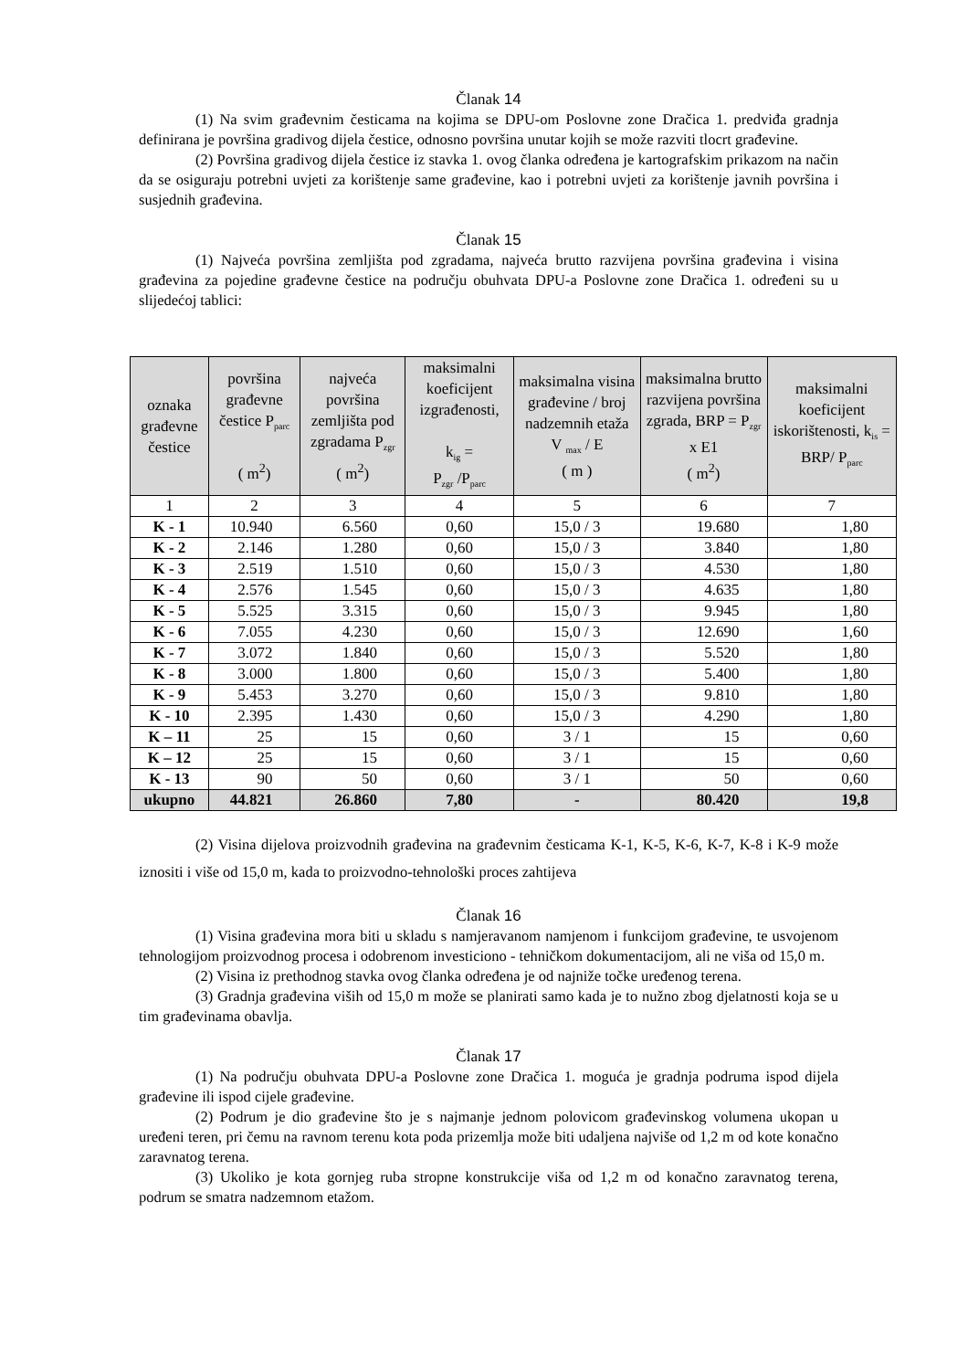Članak 14
(1) Na svim građevnim česticama na kojima se DPU-om Poslovne zone Dračica 1. predviđa gradnja definirana je površina gradivog dijela čestice, odnosno površina unutar kojih se može razviti tlocrt građevine.
(2) Površina gradivog dijela čestice iz stavka 1. ovog članka određena je kartografskim prikazom na način da se osiguraju potrebni uvjeti za korištenje same građevine, kao i potrebni uvjeti za korištenje javnih površina i susjednih građevina.
Članak 15
(1) Najveća površina zemljišta pod zgradama, najveća brutto razvijena površina građevina i visina građevina za pojedine građevne čestice na području obuhvata DPU-a Poslovne zone Dračica 1. određeni su u slijedećoj tablici:
| oznaka građevne čestice | površina građevne čestice P<sub>parc</sub> ( m<sup>2</sup>) | najveća površina zemljišta pod zgradama P<sub>zgr</sub> ( m<sup>2</sup>) | maksimalni koeficijent izgrađenosti, k<sub>ig</sub> = P<sub>zgr</sub> /P<sub>parc</sub> | maksimalna visina građevine / broj nadzemnih etaža V <sub>max</sub> / E ( m ) | maksimalna brutto razvijena površina zgrada, BRP = P<sub>zgr</sub> x E1 ( m<sup>2</sup>) | maksimalni koeficijent iskorištenosti, k<sub>is</sub> = BRP/ P<sub>parc</sub> |
| --- | --- | --- | --- | --- | --- | --- |
| 1 | 2 | 3 | 4 | 5 | 6 | 7 |
| K - 1 | 10.940 | 6.560 | 0,60 | 15,0 / 3 | 19.680 | 1,80 |
| K - 2 | 2.146 | 1.280 | 0,60 | 15,0 / 3 | 3.840 | 1,80 |
| K - 3 | 2.519 | 1.510 | 0,60 | 15,0 / 3 | 4.530 | 1,80 |
| K - 4 | 2.576 | 1.545 | 0,60 | 15,0 / 3 | 4.635 | 1,80 |
| K - 5 | 5.525 | 3.315 | 0,60 | 15,0 / 3 | 9.945 | 1,80 |
| K - 6 | 7.055 | 4.230 | 0,60 | 15,0 / 3 | 12.690 | 1,60 |
| K - 7 | 3.072 | 1.840 | 0,60 | 15,0 / 3 | 5.520 | 1,80 |
| K - 8 | 3.000 | 1.800 | 0,60 | 15,0 / 3 | 5.400 | 1,80 |
| K - 9 | 5.453 | 3.270 | 0,60 | 15,0 / 3 | 9.810 | 1,80 |
| K - 10 | 2.395 | 1.430 | 0,60 | 15,0 / 3 | 4.290 | 1,80 |
| K – 11 | 25 | 15 | 0,60 | 3 / 1 | 15 | 0,60 |
| K – 12 | 25 | 15 | 0,60 | 3 / 1 | 15 | 0,60 |
| K - 13 | 90 | 50 | 0,60 | 3 / 1 | 50 | 0,60 |
| ukupno | 44.821 | 26.860 | 7,80 | - | 80.420 | 19,8 |
(2) Visina dijelova proizvodnih građevina na građevnim česticama K-1, K-5, K-6, K-7, K-8 i K-9 može iznositi i više od 15,0 m, kada to proizvodno-tehnološki proces zahtijeva
Članak 16
(1) Visina građevina mora biti u skladu s namjeravanom namjenom i funkcijom građevine, te usvojenom tehnologijom proizvodnog procesa i odobrenom investiciono - tehničkom dokumentacijom, ali ne viša od 15,0 m.
(2) Visina iz prethodnog stavka ovog članka određena je od najniže točke uređenog terena.
(3) Gradnja građevina viših od 15,0 m može se planirati samo kada je to nužno zbog djelatnosti koja se u tim građevinama obavlja.
Članak 17
(1) Na području obuhvata DPU-a Poslovne zone Dračica 1. moguća je gradnja podruma ispod dijela građevine ili ispod cijele građevine.
(2) Podrum je dio građevine što je s najmanje jednom polovicom građevinskog volumena ukopan u uređeni teren, pri čemu na ravnom terenu kota poda prizemlja može biti udaljena najviše od 1,2 m od kote konačno zaravnatog terena.
(3) Ukoliko je kota gornjeg ruba stropne konstrukcije viša od 1,2 m od konačno zaravnatog terena, podrum se smatra nadzemnom etažom.